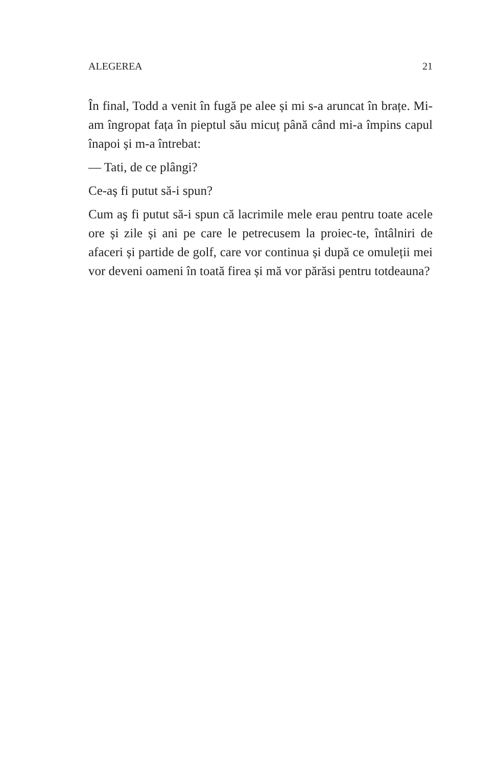ALEGEREA 21
În final, Todd a venit în fugă pe alee și mi s-a aruncat în brațe. Mi-am îngropat fața în pieptul său micuț până când mi-a împins capul înapoi și m-a întrebat:
— Tati, de ce plângi?
Ce-aș fi putut să-i spun?
Cum aş fi putut să-i spun că lacrimile mele erau pentru toate acele ore și zile și ani pe care le petrecusem la proiec-te, întâlniri de afaceri și partide de golf, care vor continua și după ce omuleții mei vor deveni oameni în toată firea și mă vor părăsi pentru totdeauna?